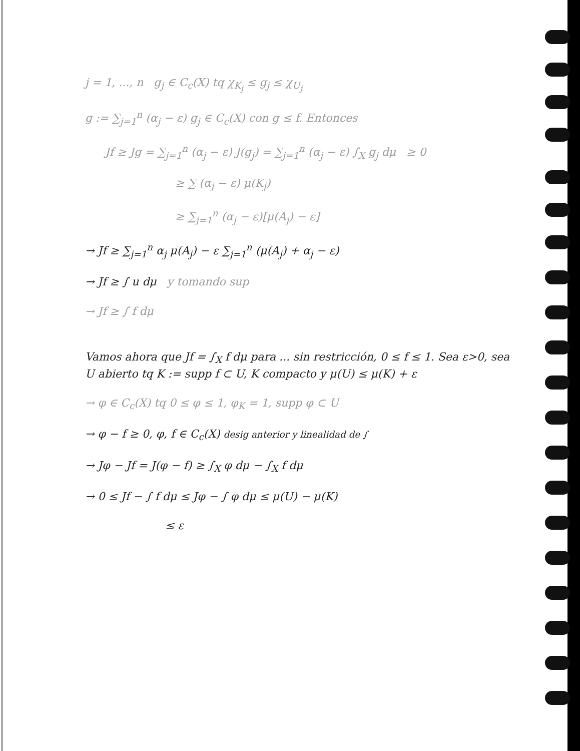j = 1, ..., n g<sub>j</sub> ∈ C<sub>c</sub>(X) tq χ<sub>K<sub>j</sub></sub> ≤ g<sub>j</sub> ≤ χ<sub>U<sub>j</sub></sub>
g := ∑<sub>j=1</sub><sup>n</sup> (α<sub>j</sub> − ε) g<sub>j</sub> ∈ C<sub>c</sub>(X) con g ≤ f. Entonces
Jf ≥ Jg = ∑<sub>j=1</sub><sup>n</sup> (α<sub>j</sub> − ε) J(g<sub>j</sub>) = ∑<sub>j=1</sub><sup>n</sup> (α<sub>j</sub> − ε) ∫<sub>X</sub> g<sub>j</sub> dμ ≥ 0
≥ ∑ (α<sub>j</sub> − ε) μ(K<sub>j</sub>)
≥ ∑<sub>j=1</sub><sup>n</sup> (α<sub>j</sub> − ε)[μ(A<sub>j</sub>) − ε]
→ Jf ≥ ∑<sub>j=1</sub><sup>n</sup> α<sub>j</sub> μ(A<sub>j</sub>) − ε ∑<sub>j=1</sub><sup>n</sup> (μ(A<sub>j</sub>) + α<sub>j</sub> − ε)
→ Jf ≥ ∫ u dμ y tomando sup
→ Jf ≥ ∫ f dμ
Vamos ahora que Jf = ∫<sub>X</sub> f dμ para ... sin restricción, 0 ≤ f ≤ 1. Sea ε>0, sea U abierto tq K := supp f ⊂ U, K compacto y μ(U) ≤ μ(K) + ε
→ φ ∈ C<sub>c</sub>(X) tq 0 ≤ φ ≤ 1, φ<sub>K</sub> = 1, supp φ ⊂ U
→ φ − f ≥ 0, φ, f ∈ C<sub>c</sub>(X) desig anterior y linealidad de ∫
→ Jφ − Jf = J(φ − f) ≥ ∫<sub>X</sub> φ dμ − ∫<sub>X</sub> f dμ
→ 0 ≤ Jf − ∫ f dμ ≤ Jφ − ∫ φ dμ ≤ μ(U) − μ(K)
≤ ε